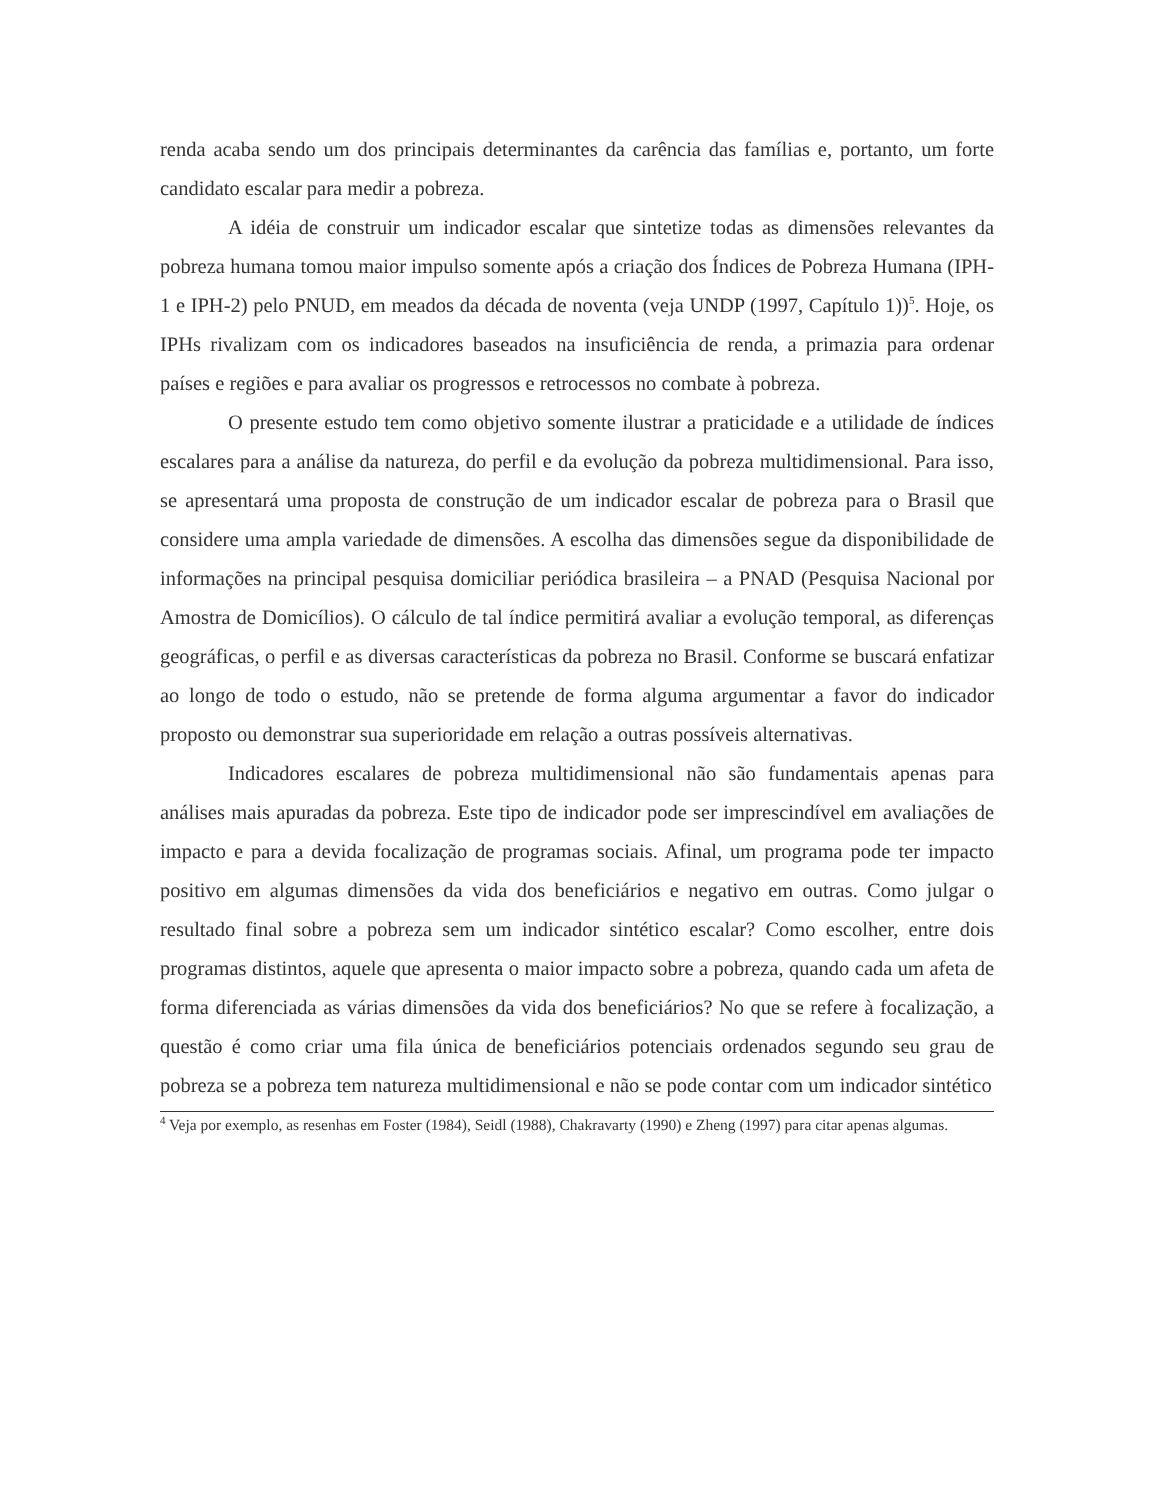renda acaba sendo um dos principais determinantes da carência das famílias e, portanto, um forte candidato escalar para medir a pobreza.
A idéia de construir um indicador escalar que sintetize todas as dimensões relevantes da pobreza humana tomou maior impulso somente após a criação dos Índices de Pobreza Humana (IPH-1 e IPH-2) pelo PNUD, em meados da década de noventa (veja UNDP (1997, Capítulo 1))<sup>5</sup>. Hoje, os IPHs rivalizam com os indicadores baseados na insuficiência de renda, a primazia para ordenar países e regiões e para avaliar os progressos e retrocessos no combate à pobreza.
O presente estudo tem como objetivo somente ilustrar a praticidade e a utilidade de índices escalares para a análise da natureza, do perfil e da evolução da pobreza multidimensional. Para isso, se apresentará uma proposta de construção de um indicador escalar de pobreza para o Brasil que considere uma ampla variedade de dimensões. A escolha das dimensões segue da disponibilidade de informações na principal pesquisa domiciliar periódica brasileira – a PNAD (Pesquisa Nacional por Amostra de Domicílios). O cálculo de tal índice permitirá avaliar a evolução temporal, as diferenças geográficas, o perfil e as diversas características da pobreza no Brasil. Conforme se buscará enfatizar ao longo de todo o estudo, não se pretende de forma alguma argumentar a favor do indicador proposto ou demonstrar sua superioridade em relação a outras possíveis alternativas.
Indicadores escalares de pobreza multidimensional não são fundamentais apenas para análises mais apuradas da pobreza. Este tipo de indicador pode ser imprescindível em avaliações de impacto e para a devida focalização de programas sociais. Afinal, um programa pode ter impacto positivo em algumas dimensões da vida dos beneficiários e negativo em outras. Como julgar o resultado final sobre a pobreza sem um indicador sintético escalar? Como escolher, entre dois programas distintos, aquele que apresenta o maior impacto sobre a pobreza, quando cada um afeta de forma diferenciada as várias dimensões da vida dos beneficiários? No que se refere à focalização, a questão é como criar uma fila única de beneficiários potenciais ordenados segundo seu grau de pobreza se a pobreza tem natureza multidimensional e não se pode contar com um indicador sintético
<sup>4</sup> Veja por exemplo, as resenhas em Foster (1984), Seidl (1988), Chakravarty (1990) e Zheng (1997) para citar apenas algumas.